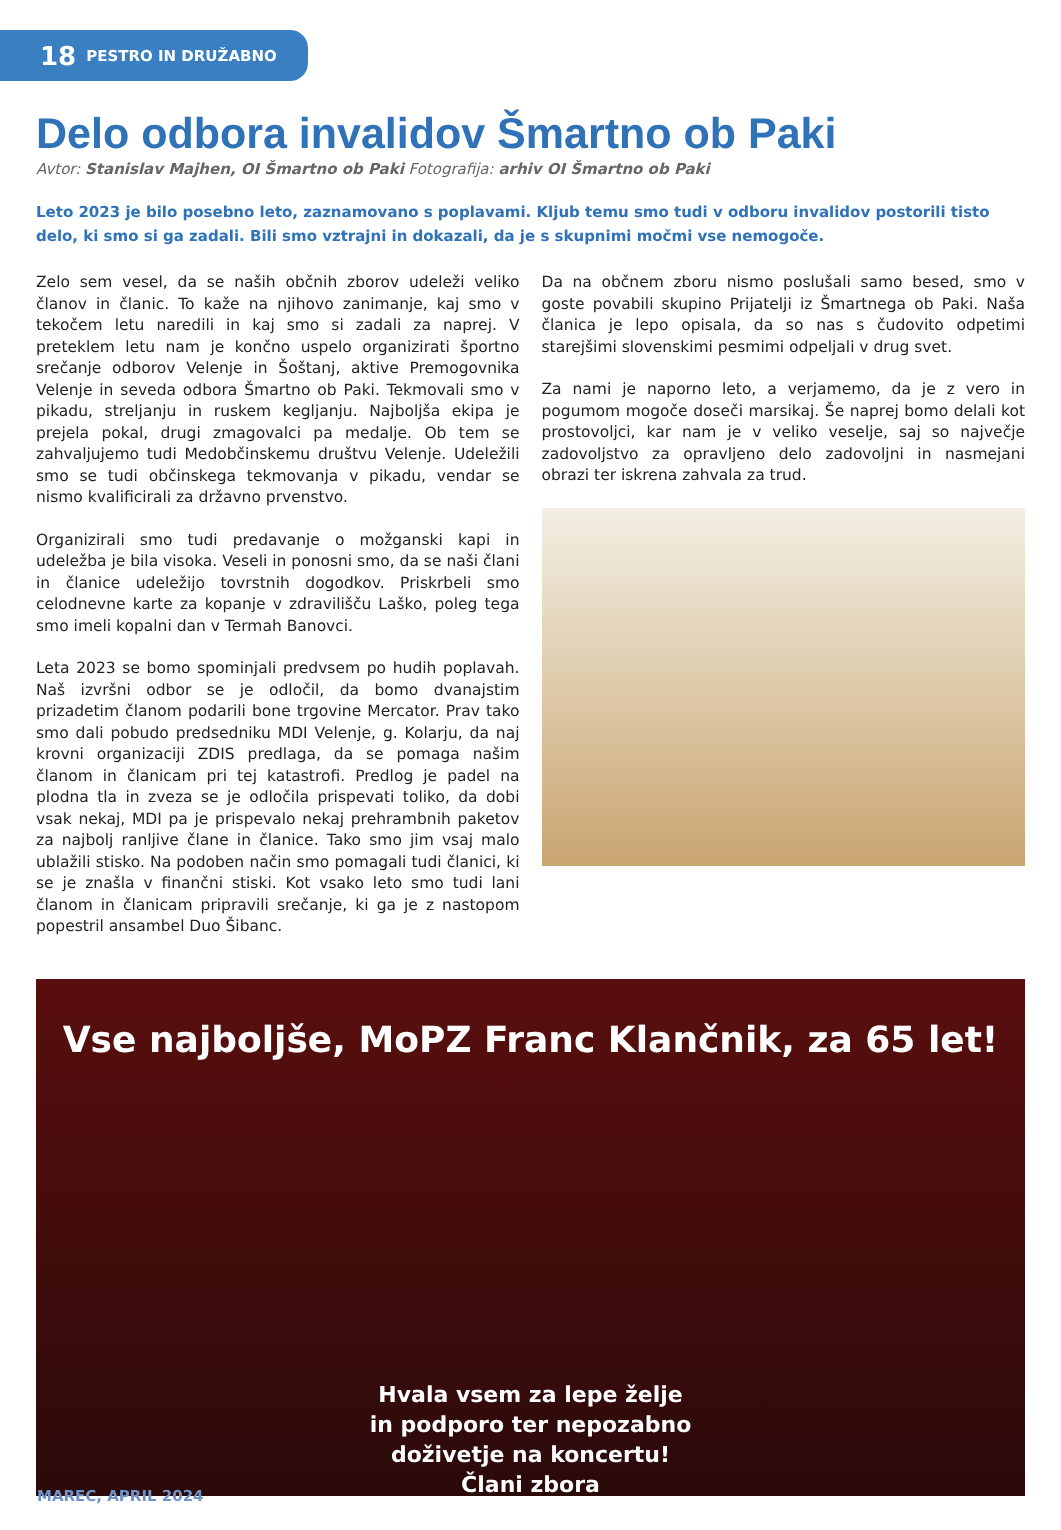18 PESTRO IN DRUŽABNO
Delo odbora invalidov Šmartno ob Paki
Avtor: Stanislav Majhen, OI Šmartno ob Paki Fotografija: arhiv OI Šmartno ob Paki
Leto 2023 je bilo posebno leto, zaznamovano s poplavami. Kljub temu smo tudi v odboru invalidov postorili tisto delo, ki smo si ga zadali. Bili smo vztrajni in dokazali, da je s skupnimi močmi vse nemogoče.
Zelo sem vesel, da se naših občnih zborov udeleži veliko članov in članic. To kaže na njihovo zanimanje, kaj smo v tekočem letu naredili in kaj smo si zadali za naprej. V preteklem letu nam je končno uspelo organizirati športno srečanje odborov Velenje in Šoštanj, aktive Premogovnika Velenje in seveda odbora Šmartno ob Paki. Tekmovali smo v pikadu, streljanju in ruskem kegljanju. Najboljša ekipa je prejela pokal, drugi zmagovalci pa medalje. Ob tem se zahvaljujemo tudi Medobčinskemu društvu Velenje. Udeležili smo se tudi občinskega tekmovanja v pikadu, vendar se nismo kvalificirali za državno prvenstvo.
Organizirali smo tudi predavanje o možganski kapi in udeležba je bila visoka. Veseli in ponosni smo, da se naši člani in članice udeležijo tovrstnih dogodkov. Priskrbeli smo celodnevne karte za kopanje v zdravilišču Laško, poleg tega smo imeli kopalni dan v Termah Banovci.
Leta 2023 se bomo spominjali predvsem po hudih poplavah. Naš izvršni odbor se je odločil, da bomo dvanajstim prizadetim članom podarili bone trgovine Mercator. Prav tako smo dali pobudo predsedniku MDI Velenje, g. Kolarju, da naj krovni organizaciji ZDIS predlaga, da se pomaga našim članom in članicam pri tej katastrofi. Predlog je padel na plodna tla in zveza se je odločila prispevati toliko, da dobi vsak nekaj, MDI pa je prispevalo nekaj prehrambnih paketov za najbolj ranljive člane in članice. Tako smo jim vsaj malo ublažili stisko. Na podoben način smo pomagali tudi članici, ki se je znašla v finančni stiski. Kot vsako leto smo tudi lani članom in članicam pripravili srečanje, ki ga je z nastopom popestril ansambel Duo Šibanc.
Da na občnem zboru nismo poslušali samo besed, smo v goste povabili skupino Prijatelji iz Šmartnega ob Paki. Naša članica je lepo opisala, da so nas s čudovito odpetimi starejšimi slovenskimi pesmimi odpeljali v drug svet.
Za nami je naporno leto, a verjamemo, da je z vero in pogumom mogoče doseči marsikaj. Še naprej bomo delali kot prostovoljci, kar nam je v veliko veselje, saj so največje zadovoljstvo za opravljeno delo zadovoljni in nasmejani obrazi ter iskrena zahvala za trud.
Vse najboljše, MoPZ Franc Klančnik, za 65 let!
Hvala vsem za lepe želje
in podporo ter nepozabno
doživetje na koncertu!
Člani zbora
MAREC, APRIL 2024